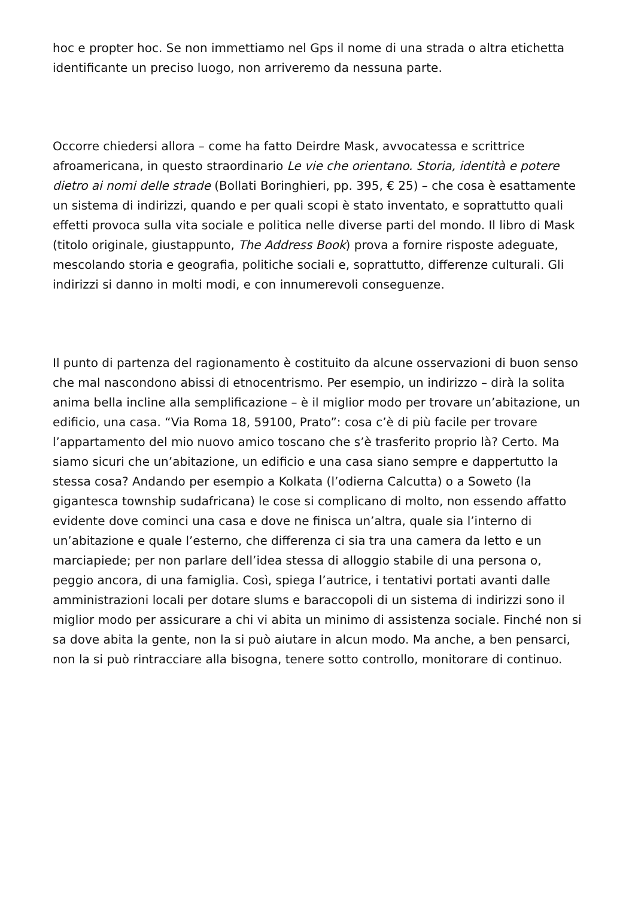hoc e propter hoc. Se non immettiamo nel Gps il nome di una strada o altra etichetta identificante un preciso luogo, non arriveremo da nessuna parte.
Occorre chiedersi allora – come ha fatto Deirdre Mask, avvocatessa e scrittrice afroamericana, in questo straordinario Le vie che orientano. Storia, identità e potere dietro ai nomi delle strade (Bollati Boringhieri, pp. 395, € 25) – che cosa è esattamente un sistema di indirizzi, quando e per quali scopi è stato inventato, e soprattutto quali effetti provoca sulla vita sociale e politica nelle diverse parti del mondo. Il libro di Mask (titolo originale, giustappunto, The Address Book) prova a fornire risposte adeguate, mescolando storia e geografia, politiche sociali e, soprattutto, differenze culturali. Gli indirizzi si danno in molti modi, e con innumerevoli conseguenze.
Il punto di partenza del ragionamento è costituito da alcune osservazioni di buon senso che mal nascondono abissi di etnocentrismo. Per esempio, un indirizzo – dirà la solita anima bella incline alla semplificazione – è il miglior modo per trovare un’abitazione, un edificio, una casa. “Via Roma 18, 59100, Prato”: cosa c’è di più facile per trovare l’appartamento del mio nuovo amico toscano che s’è trasferito proprio là? Certo. Ma siamo sicuri che un’abitazione, un edificio e una casa siano sempre e dappertutto la stessa cosa? Andando per esempio a Kolkata (l’odierna Calcutta) o a Soweto (la gigantesca township sudafricana) le cose si complicano di molto, non essendo affatto evidente dove cominci una casa e dove ne finisca un’altra, quale sia l’interno di un’abitazione e quale l’esterno, che differenza ci sia tra una camera da letto e un marciapiede; per non parlare dell’idea stessa di alloggio stabile di una persona o, peggio ancora, di una famiglia. Così, spiega l’autrice, i tentativi portati avanti dalle amministrazioni locali per dotare slums e baraccopoli di un sistema di indirizzi sono il miglior modo per assicurare a chi vi abita un minimo di assistenza sociale. Finché non si sa dove abita la gente, non la si può aiutare in alcun modo. Ma anche, a ben pensarci, non la si può rintracciare alla bisogna, tenere sotto controllo, monitorare di continuo.